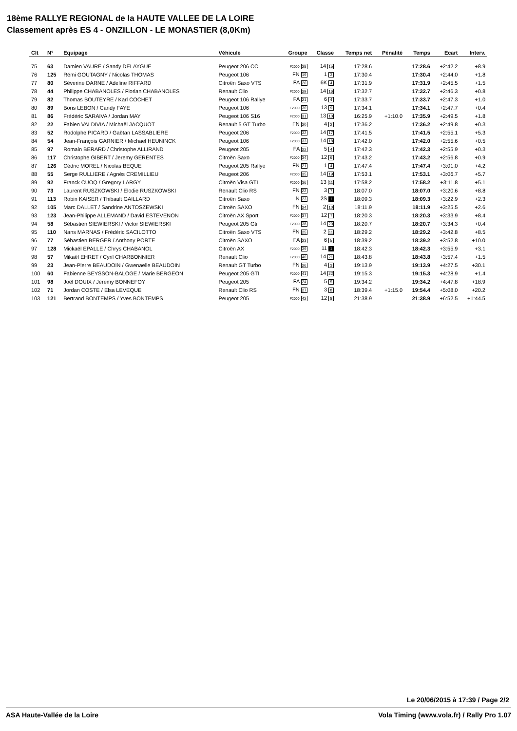18ème RALLYE REGIONAL de la HAUTE VALLEE DE LA LOIRE
Classement après ES 4 - ONZILLON - LE MONASTIER (8,0Km)
| Clt | N° | Equipage | Véhicule | Groupe | Classe | Temps net | Pénalité | Temps | Ecart | Interv. |
| --- | --- | --- | --- | --- | --- | --- | --- | --- | --- | --- |
| 75 | 63 | Damien VAURE / Sandy DELAYGUE | Peugeot 206 CC | F2000 28 | 14 15 | 17:28.6 | | 17:28.6 | +2:42.2 | +8.9 |
| 76 | 125 | Rémi GOUTAGNY / Nicolas THOMAS | Peugeot 106 | FN 19 | 1 3 | 17:30.4 | | 17:30.4 | +2:44.0 | +1.8 |
| 77 | 80 | Séverine DARNE / Adeline RIFFARD | Citroën Saxo VTS | FA 20 | 6K 4 | 17:31.9 | | 17:31.9 | +2:45.5 | +1.5 |
| 78 | 44 | Philippe CHABANOLES / Florian CHABANOLES | Renault Clio | F2000 29 | 14 16 | 17:32.7 | | 17:32.7 | +2:46.3 | +0.8 |
| 79 | 82 | Thomas BOUTEYRE / Karl COCHET | Peugeot 106 Rallye | FA 21 | 6 4 | 17:33.7 | | 17:33.7 | +2:47.3 | +1.0 |
| 80 | 89 | Boris LEBON / Candy FAYE | Peugeot 106 | F2000 30 | 13 9 | 17:34.1 | | 17:34.1 | +2:47.7 | +0.4 |
| 81 | 86 | Frédéric SARAIVA / Jordan MAY | Peugeot 106 S16 | F2000 31 | 13 10 | 16:25.9 | +1:10.0 | 17:35.9 | +2:49.5 | +1.8 |
| 82 | 22 | Fabien VALDIVIA / Michaël JACQUOT | Renault 5 GT Turbo | FN 20 | 4 2 | 17:36.2 | | 17:36.2 | +2:49.8 | +0.3 |
| 83 | 52 | Rodolphe PICARD / Gaëtan LASSABLIERE | Peugeot 206 | F2000 32 | 14 17 | 17:41.5 | | 17:41.5 | +2:55.1 | +5.3 |
| 84 | 54 | Jean-François GARNIER / Michael HEUNINCK | Peugeot 106 | F2000 33 | 14 18 | 17:42.0 | | 17:42.0 | +2:55.6 | +0.5 |
| 85 | 97 | Romain BERARD / Christophe ALLIRAND | Peugeot 205 | FA 22 | 5 4 | 17:42.3 | | 17:42.3 | +2:55.9 | +0.3 |
| 86 | 117 | Christophe GIBERT / Jeremy GERENTES | Citroën Saxo | F2000 34 | 12 6 | 17:43.2 | | 17:43.2 | +2:56.8 | +0.9 |
| 87 | 126 | Cédric MOREL / Nicolas BEQUE | Peugeot 205 Rallye | FN 21 | 1 4 | 17:47.4 | | 17:47.4 | +3:01.0 | +4.2 |
| 88 | 55 | Serge RULLIERE / Agnès CREMILLIEU | Peugeot 206 | F2000 35 | 14 19 | 17:53.1 | | 17:53.1 | +3:06.7 | +5.7 |
| 89 | 92 | Franck CUOQ / Gregory LARGY | Citroën Visa GTI | F2000 36 | 13 11 | 17:58.2 | | 17:58.2 | +3:11.8 | +5.1 |
| 90 | 73 | Laurent RUSZKOWSKI / Elodie RUSZKOWSKI | Renault Clio RS | FN 22 | 3 7 | 18:07.0 | | 18:07.0 | +3:20.6 | +8.8 |
| 91 | 113 | Robin KAISER / Thibault GAILLARD | Citroën Saxo | N 23 | 2S 1 | 18:09.3 | | 18:09.3 | +3:22.9 | +2.3 |
| 92 | 105 | Marc DALLET / Sandrine ANTOSZEWSKI | Citroën SAXO | FN 24 | 2 10 | 18:11.9 | | 18:11.9 | +3:25.5 | +2.6 |
| 93 | 123 | Jean-Philippe ALLEMAND / David ESTEVENON | Citroën AX Sport | F2000 37 | 12 7 | 18:20.3 | | 18:20.3 | +3:33.9 | +8.4 |
| 94 | 58 | Sébastien SIEWIERSKI / Victor SIEWIERSKI | Peugeot 205 Gti | F2000 38 | 14 20 | 18:20.7 | | 18:20.7 | +3:34.3 | +0.4 |
| 95 | 110 | Nans MARNAS / Frédéric SACILOTTO | Citroën Saxo VTS | FN 25 | 2 11 | 18:29.2 | | 18:29.2 | +3:42.8 | +8.5 |
| 96 | 77 | Sébastien BERGER / Anthony PORTE | Citroën SAXO | FA 23 | 6 5 | 18:39.2 | | 18:39.2 | +3:52.8 | +10.0 |
| 97 | 128 | Mickaël EPALLE / Chrys CHABANOL | Citroën AX | F2000 39 | 11 1 | 18:42.3 | | 18:42.3 | +3:55.9 | +3.1 |
| 98 | 57 | Mikaël EHRET / Cyril CHARBONNIER | Renault Clio | F2000 40 | 14 21 | 18:43.8 | | 18:43.8 | +3:57.4 | +1.5 |
| 99 | 23 | Jean-Pierre BEAUDOIN / Gwenaelle BEAUDOIN | Renault GT Turbo | FN 26 | 4 3 | 19:13.9 | | 19:13.9 | +4:27.5 | +30.1 |
| 100 | 60 | Fabienne BEYSSON-BALOGE / Marie BERGEON | Peugeot 205 GTI | F2000 41 | 14 22 | 19:15.3 | | 19:15.3 | +4:28.9 | +1.4 |
| 101 | 98 | Joël DOUIX / Jérémy BONNEFOY | Peugeot 205 | FA 24 | 5 5 | 19:34.2 | | 19:34.2 | +4:47.8 | +18.9 |
| 102 | 71 | Jordan COSTE / Elsa LEVEQUE | Renault Clio RS | FN 27 | 3 8 | 18:39.4 | +1:15.0 | 19:54.4 | +5:08.0 | +20.2 |
| 103 | 121 | Bertrand BONTEMPS / Yves BONTEMPS | Peugeot 205 | F2000 42 | 12 8 | 21:38.9 | | 21:38.9 | +6:52.5 | +1:44.5 |
Le 20/06/2015 à 17:39 / Page 2/2
ASA Haute-Vallée de la Loire Vola Timing (www.vola.fr) / Rally Pro 1.07